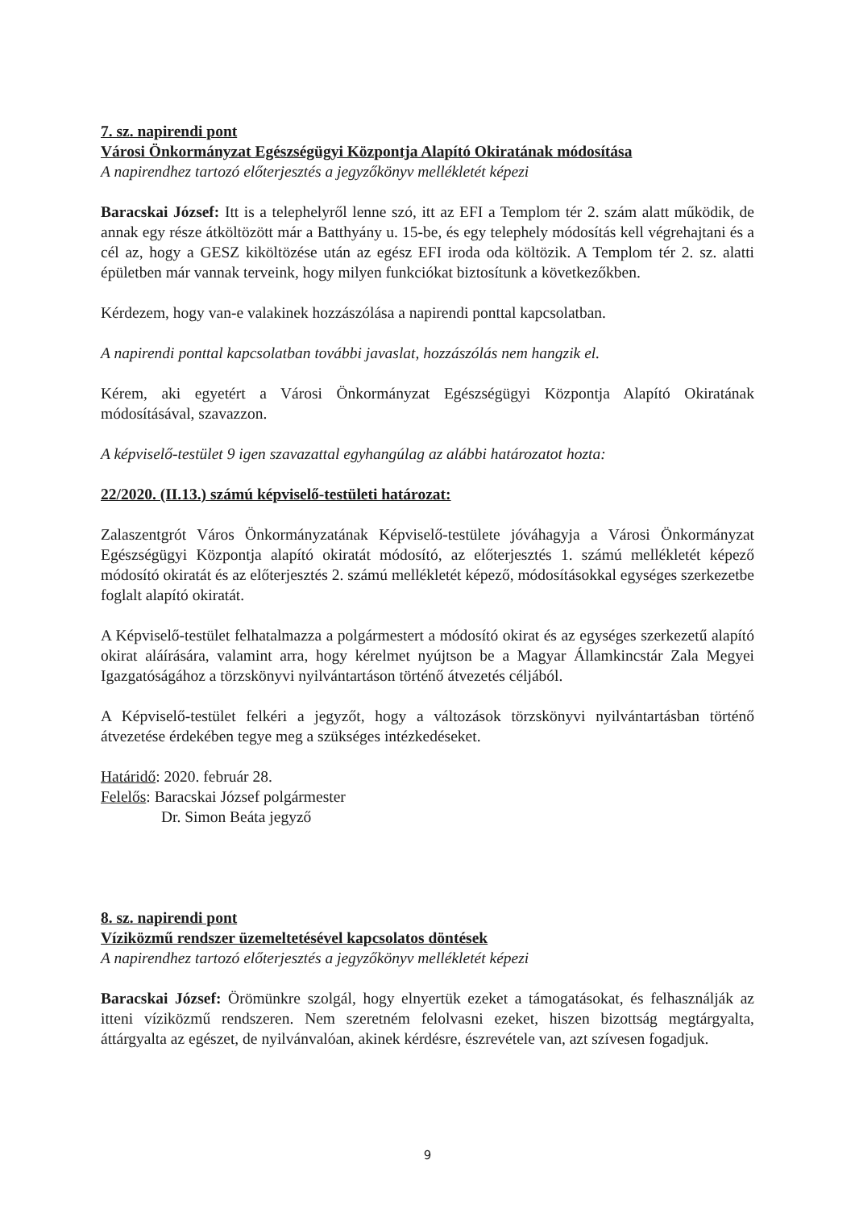7. sz. napirendi pont
Városi Önkormányzat Egészségügyi Központja Alapító Okiratának módosítása
A napirendhez tartozó előterjesztés a jegyzőkönyv mellékletét képezi
Baracskai József: Itt is a telephelyről lenne szó, itt az EFI a Templom tér 2. szám alatt működik, de annak egy része átköltözött már a Batthyány u. 15-be, és egy telephely módosítás kell végrehajtani és a cél az, hogy a GESZ kiköltözése után az egész EFI iroda oda költözik. A Templom tér 2. sz. alatti épületben már vannak terveink, hogy milyen funkciókat biztosítunk a következőkben.
Kérdezem, hogy van-e valakinek hozzászólása a napirendi ponttal kapcsolatban.
A napirendi ponttal kapcsolatban további javaslat, hozzászólás nem hangzik el.
Kérem, aki egyetért a Városi Önkormányzat Egészségügyi Központja Alapító Okiratának módosításával, szavazzon.
A képviselő-testület 9 igen szavazattal egyhangúlag az alábbi határozatot hozta:
22/2020. (II.13.) számú képviselő-testületi határozat:
Zalaszentgrót Város Önkormányzatának Képviselő-testülete jóváhagyja a Városi Önkormányzat Egészségügyi Központja alapító okiratát módosító, az előterjesztés 1. számú mellékletét képező módosító okiratát és az előterjesztés 2. számú mellékletét képező, módosításokkal egységes szerkezetbe foglalt alapító okiratát.
A Képviselő-testület felhatalmazza a polgármestert a módosító okirat és az egységes szerkezetű alapító okirat aláírására, valamint arra, hogy kérelmet nyújtson be a Magyar Államkincstár Zala Megyei Igazgatóságához a törzskönyvi nyilvántartáson történő átvezetés céljából.
A Képviselő-testület felkéri a jegyzőt, hogy a változások törzskönyvi nyilvántartásban történő átvezetése érdekében tegye meg a szükséges intézkedéseket.
Határidő: 2020. február 28.
Felelős: Baracskai József polgármester
Dr. Simon Beáta jegyző
8. sz. napirendi pont
Víziközmű rendszer üzemeltetésével kapcsolatos döntések
A napirendhez tartozó előterjesztés a jegyzőkönyv mellékletét képezi
Baracskai József: Örömünkre szolgál, hogy elnyertük ezeket a támogatásokat, és felhasználják az itteni víziközmű rendszeren. Nem szeretném felolvasni ezeket, hiszen bizottság megtárgyalta, áttárgyalta az egészet, de nyilvánvalóan, akinek kérdésre, észrevétele van, azt szívesen fogadjuk.
9